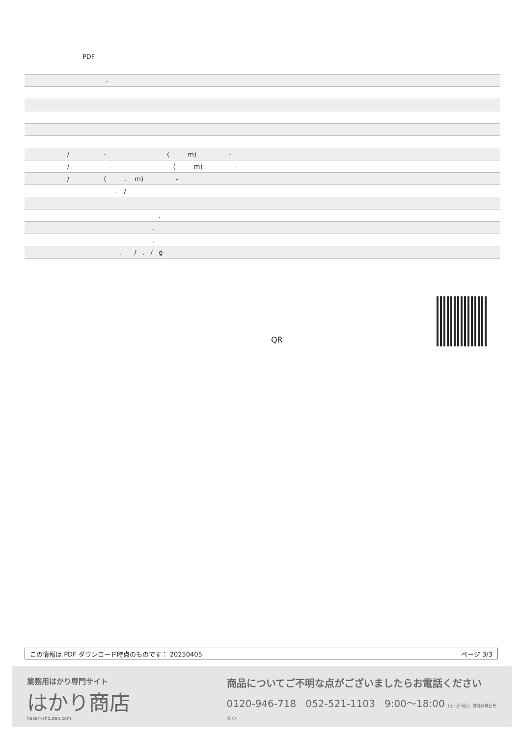PDF
| - |
| / - ( m) - |
| / - ( m) - |
| / ( . m) - |
| . / |
| . |
| . |
| . |
| . / . / g |
QR
この情報は PDF ダウンロード時点のものです： 20250405 ページ 3/3
業務用はかり専門サイト
はかり商店
hakari-shouten.com
商品についてご不明な点がございましたらお電話ください
0120-946-718 052-521-1103 9:00〜18:00 (土･日･祝日、弊社休業日を除く)